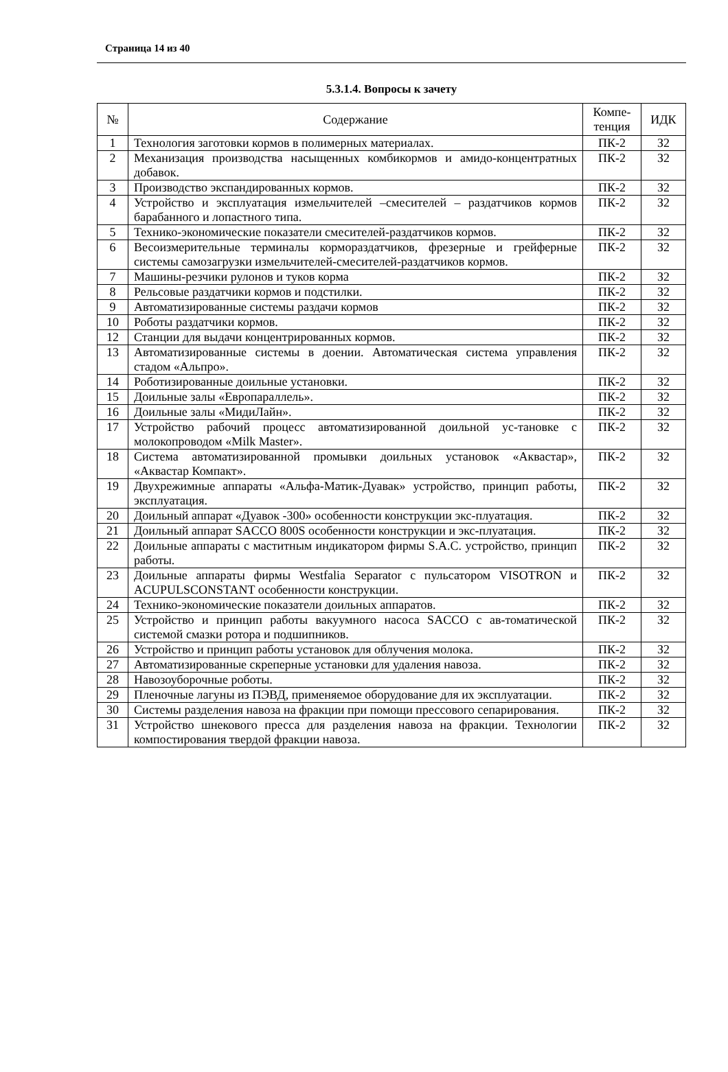Страница 14 из 40
5.3.1.4. Вопросы к зачету
| № | Содержание | Компе- тенция | ИДК |
| --- | --- | --- | --- |
| 1 | Технология заготовки кормов в полимерных материалах. | ПК-2 | З2 |
| 2 | Механизация производства насыщенных комбикормов и амидо-концентратных добавок. | ПК-2 | З2 |
| 3 | Производство экспандированных кормов. | ПК-2 | З2 |
| 4 | Устройство и эксплуатация измельчителей –смесителей – раздатчиков кормов барабанного и лопастного типа. | ПК-2 | З2 |
| 5 | Технико-экономические показатели смесителей-раздатчиков кормов. | ПК-2 | З2 |
| 6 | Весоизмерительные терминалы кормораздатчиков, фрезерные и грейферные системы самозагрузки измельчителей-смесителей-раздатчиков кормов. | ПК-2 | З2 |
| 7 | Машины-резчики рулонов и туков корма | ПК-2 | З2 |
| 8 | Рельсовые раздатчики кормов и подстилки. | ПК-2 | З2 |
| 9 | Автоматизированные системы раздачи кормов | ПК-2 | З2 |
| 10 | Роботы раздатчики кормов. | ПК-2 | З2 |
| 12 | Станции для выдачи концентрированных кормов. | ПК-2 | З2 |
| 13 | Автоматизированные системы в доении. Автоматическая система управления стадом «Альпро». | ПК-2 | З2 |
| 14 | Роботизированные доильные установки. | ПК-2 | З2 |
| 15 | Доильные залы «Европараллель». | ПК-2 | З2 |
| 16 | Доильные залы «МидиЛайн». | ПК-2 | З2 |
| 17 | Устройство рабочий процесс автоматизированной доильной ус-тановке с молокопроводом «Milk Master». | ПК-2 | З2 |
| 18 | Система автоматизированной промывки доильных установок «Аквастар», «Аквастар Компакт». | ПК-2 | З2 |
| 19 | Двухрежимные аппараты «Альфа-Матик-Дуавак» устройство, принцип работы, эксплуатация. | ПК-2 | З2 |
| 20 | Доильный аппарат «Дуавок -300» особенности конструкции экс-плуатация. | ПК-2 | З2 |
| 21 | Доильный аппарат SACCO 800S особенности конструкции и экс-плуатация. | ПК-2 | З2 |
| 22 | Доильные аппараты с маститным индикатором фирмы S.A.C. устройство, принцип работы. | ПК-2 | З2 |
| 23 | Доильные аппараты фирмы Westfalia Separator с пульсатором VISOTRON и ACUPULSCONSTANT особенности конструкции. | ПК-2 | З2 |
| 24 | Технико-экономические показатели доильных аппаратов. | ПК-2 | З2 |
| 25 | Устройство и принцип работы вакуумного насоса SACCO с ав-томатической системой смазки ротора и подшипников. | ПК-2 | З2 |
| 26 | Устройство и принцип работы установок для облучения молока. | ПК-2 | З2 |
| 27 | Автоматизированные скреперные установки для удаления навоза. | ПК-2 | З2 |
| 28 | Навозоуборочные роботы. | ПК-2 | З2 |
| 29 | Пленочные лагуны из ПЭВД, применяемое оборудование для их эксплуатации. | ПК-2 | З2 |
| 30 | Системы разделения навоза на фракции при помощи прессового сепарирования. | ПК-2 | З2 |
| 31 | Устройство шнекового пресса для разделения навоза на фракции. Технологии компостирования твердой фракции навоза. | ПК-2 | З2 |